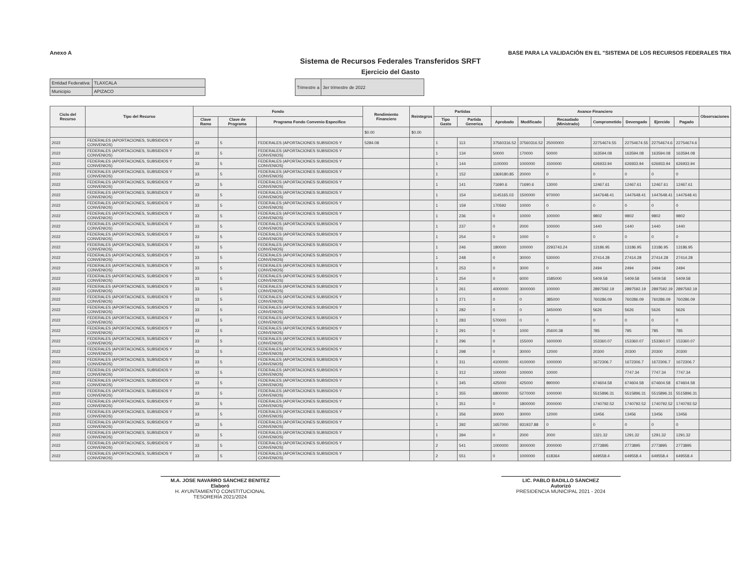Anexo A BASE PARA LA VALIDACIÓN EN EL "SISTEMA DE LOS RECURSOS FEDERALES TRA
Sistema de Recursos Federales Transferidos SRFT
Ejercicio del Gasto
| Entidad Federativa: | TLAXCALA |
| Municipio | APIZACO |
| Trimestre a | 3er trimestre de 2022 |
| Ciclo del Recurso | Tipo del Recurso | Fondo | | | Rendimiento Financiero | Reintegros | Partidas | | Avance Financiero | | | | | | | Observaciones |
| --- | --- | --- | --- | --- | --- | --- | --- | --- | --- | --- | --- | --- | --- | --- | --- | --- |
| | | Clave Ramo | Clave de Programa | Programa Fondo Convenio Especifico | | | Tipo Gasto | Partida Generica | Aprobado | Modificado | Recaudado (Ministrado) | Comprometido | Devengado | Ejercido | Pagado | |
| | | | | | $0.00 | $0.00 | | | | | | | | | | |
| 2022 | FEDERALES (APORTACIONES, SUBSIDIOS Y CONVENIOS) | 33 | 5 | FEDERALES (APORTACIONES SUBSIDIOS Y | 5284.08 | | 1 | 113 | 37560316.52 | 37560316.52 | 25000000 | 22754674.55 | 22754674.55 | 22754674.6 | 22754674.6 | |
| 2022 | FEDERALES (APORTACIONES, SUBSIDIOS Y CONVENIOS) | 33 | 5 | FEDERALES (APORTACIONES SUBSIDIOS Y CONVENIOS) | | | 1 | 134 | 50000 | 170000 | 50000 | 163594.08 | 163594.08 | 163594.08 | 163594.08 | |
| 2022 | FEDERALES (APORTACIONES, SUBSIDIOS Y CONVENIOS) | 33 | 5 | FEDERALES (APORTACIONES SUBSIDIOS Y CONVENIOS) | | | 1 | 144 | 1100000 | 1000000 | 1500000 | 626933.94 | 626933.94 | 626933.94 | 626933.94 | |
| 2022 | FEDERALES (APORTACIONES, SUBSIDIOS Y CONVENIOS) | 33 | 5 | FEDERALES (APORTACIONES SUBSIDIOS Y CONVENIOS) | | | 1 | 152 | 1369180.85 | 20000 | 0 | 0 | 0 | 0 | 0 | |
| 2022 | FEDERALES (APORTACIONES, SUBSIDIOS Y CONVENIOS) | 33 | 5 | FEDERALES (APORTACIONES SUBSIDIOS Y CONVENIOS) | | | 1 | 141 | 71690.6 | 71690.6 | 13000 | 12467.61 | 12467.61 | 12467.61 | 12467.61 | |
| 2022 | FEDERALES (APORTACIONES, SUBSIDIOS Y CONVENIOS) | 33 | 5 | FEDERALES (APORTACIONES SUBSIDIOS Y CONVENIOS) | | | 1 | 154 | 1145165.03 | 1500000 | 970000 | 1447648.41 | 1447648.41 | 1447648.41 | 1447648.41 | |
| 2022 | FEDERALES (APORTACIONES, SUBSIDIOS Y CONVENIOS) | 33 | 5 | FEDERALES (APORTACIONES SUBSIDIOS Y CONVENIOS) | | | 1 | 159 | 170592 | 10000 | 0 | 0 | 0 | 0 | 0 | |
| 2022 | FEDERALES (APORTACIONES, SUBSIDIOS Y CONVENIOS) | 33 | 5 | FEDERALES (APORTACIONES SUBSIDIOS Y CONVENIOS) | | | 1 | 236 | 0 | 10000 | 100000 | 9802 | 9802 | 9802 | 9802 | |
| 2022 | FEDERALES (APORTACIONES, SUBSIDIOS Y CONVENIOS) | 33 | 5 | FEDERALES (APORTACIONES SUBSIDIOS Y CONVENIOS) | | | 1 | 237 | 0 | 2000 | 100000 | 1440 | 1440 | 1440 | 1440 | |
| 2022 | FEDERALES (APORTACIONES, SUBSIDIOS Y CONVENIOS) | 33 | 5 | FEDERALES (APORTACIONES SUBSIDIOS Y CONVENIOS) | | | 1 | 254 | 0 | 1000 | 0 | 0 | 0 | 0 | 0 | |
| 2022 | FEDERALES (APORTACIONES, SUBSIDIOS Y CONVENIOS) | 33 | 5 | FEDERALES (APORTACIONES SUBSIDIOS Y CONVENIOS) | | | 1 | 246 | 180000 | 100000 | 2293743.24 | 13186.95 | 13186.95 | 13186.95 | 13186.95 | |
| 2022 | FEDERALES (APORTACIONES, SUBSIDIOS Y CONVENIOS) | 33 | 5 | FEDERALES (APORTACIONES SUBSIDIOS Y CONVENIOS) | | | 1 | 248 | 0 | 30000 | 530000 | 27414.28 | 27414.28 | 27414.28 | 27414.28 | |
| 2022 | FEDERALES (APORTACIONES, SUBSIDIOS Y CONVENIOS) | 33 | 5 | FEDERALES (APORTACIONES SUBSIDIOS Y CONVENIOS) | | | 1 | 253 | 0 | 3000 | 0 | 2494 | 2494 | 2494 | 2494 | |
| 2022 | FEDERALES (APORTACIONES, SUBSIDIOS Y CONVENIOS) | 33 | 5 | FEDERALES (APORTACIONES SUBSIDIOS Y CONVENIOS) | | | 1 | 254 | 0 | 6000 | 1585000 | 5409.58 | 5409.58 | 5409.58 | 5409.58 | |
| 2022 | FEDERALES (APORTACIONES, SUBSIDIOS Y CONVENIOS) | 33 | 5 | FEDERALES (APORTACIONES SUBSIDIOS Y CONVENIOS) | | | 1 | 261 | 4000000 | 3000000 | 100000 | 2897592.19 | 2897592.19 | 2897592.19 | 2897592.19 | |
| 2022 | FEDERALES (APORTACIONES, SUBSIDIOS Y CONVENIOS) | 33 | 5 | FEDERALES (APORTACIONES SUBSIDIOS Y CONVENIOS) | | | 1 | 271 | 0 | 0 | 385000 | 760286.09 | 760286.09 | 760286.09 | 760286.09 | |
| 2022 | FEDERALES (APORTACIONES, SUBSIDIOS Y CONVENIOS) | 33 | 5 | FEDERALES (APORTACIONES SUBSIDIOS Y CONVENIOS) | | | 1 | 282 | 0 | 0 | 3450000 | 5626 | 5626 | 5626 | 5626 | |
| 2022 | FEDERALES (APORTACIONES, SUBSIDIOS Y CONVENIOS) | 33 | 5 | FEDERALES (APORTACIONES SUBSIDIOS Y CONVENIOS) | | | 1 | 283 | 570000 | 0 | 0 | 0 | 0 | 0 | 0 | |
| 2022 | FEDERALES (APORTACIONES, SUBSIDIOS Y CONVENIOS) | 33 | 5 | FEDERALES (APORTACIONES SUBSIDIOS Y CONVENIOS) | | | 1 | 291 | 0 | 1000 | 25600.38 | 785 | 785 | 785 | 785 | |
| 2022 | FEDERALES (APORTACIONES, SUBSIDIOS Y CONVENIOS) | 33 | 5 | FEDERALES (APORTACIONES SUBSIDIOS Y CONVENIOS) | | | 1 | 296 | 0 | 155000 | 1600000 | 153360.07 | 153360.07 | 153360.07 | 153360.07 | |
| 2022 | FEDERALES (APORTACIONES, SUBSIDIOS Y CONVENIOS) | 33 | 5 | FEDERALES (APORTACIONES SUBSIDIOS Y CONVENIOS) | | | 1 | 298 | 0 | 30000 | 12000 | 20300 | 20300 | 20300 | 20300 | |
| 2022 | FEDERALES (APORTACIONES, SUBSIDIOS Y CONVENIOS) | 33 | 5 | FEDERALES (APORTACIONES SUBSIDIOS Y CONVENIOS) | | | 1 | 311 | 4100000 | 4100000 | 1000000 | 1672306.7 | 1672306.7 | 1672306.7 | 1672306.7 | |
| 2022 | FEDERALES (APORTACIONES, SUBSIDIOS Y CONVENIOS) | 33 | 5 | FEDERALES (APORTACIONES SUBSIDIOS Y CONVENIOS) | | | 1 | 312 | 100000 | 100000 | 10000 | | 7747.34 | 7747.34 | 7747.34 | |
| 2022 | FEDERALES (APORTACIONES, SUBSIDIOS Y CONVENIOS) | 33 | 5 | FEDERALES (APORTACIONES SUBSIDIOS Y CONVENIOS) | | | 1 | 345 | 425000 | 425000 | 890000 | 674604.58 | 674604.58 | 674604.58 | 674604.58 | |
| 2022 | FEDERALES (APORTACIONES, SUBSIDIOS Y CONVENIOS) | 33 | 5 | FEDERALES (APORTACIONES SUBSIDIOS Y CONVENIOS) | | | 1 | 355 | 6800000 | 5270000 | 1000000 | 5515896.31 | 5515896.31 | 5515896.31 | 5515896.31 | |
| 2022 | FEDERALES (APORTACIONES, SUBSIDIOS Y CONVENIOS) | 33 | 5 | FEDERALES (APORTACIONES SUBSIDIOS Y CONVENIOS) | | | 1 | 351 | 0 | 1800000 | 2000000 | 1740792.52 | 1740792.52 | 1740792.52 | 1740792.52 | |
| 2022 | FEDERALES (APORTACIONES, SUBSIDIOS Y CONVENIOS) | 33 | 5 | FEDERALES (APORTACIONES SUBSIDIOS Y CONVENIOS) | | | 1 | 356 | 30000 | 30000 | 12000 | 13456 | 13456 | 13456 | 13456 | |
| 2022 | FEDERALES (APORTACIONES, SUBSIDIOS Y CONVENIOS) | 33 | 5 | FEDERALES (APORTACIONES SUBSIDIOS Y CONVENIOS) | | | 1 | 392 | 1657000 | 931937.88 | 0 | 0 | 0 | 0 | 0 | |
| 2022 | FEDERALES (APORTACIONES, SUBSIDIOS Y CONVENIOS) | 33 | 5 | FEDERALES (APORTACIONES SUBSIDIOS Y CONVENIOS) | | | 1 | 394 | 0 | 2000 | 2000 | 1321.32 | 1291.32 | 1291.32 | 1291.32 | |
| 2022 | FEDERALES (APORTACIONES, SUBSIDIOS Y CONVENIOS) | 33 | 5 | FEDERALES (APORTACIONES SUBSIDIOS Y CONVENIOS) | | | 2 | 541 | 1000000 | 3000000 | 2000000 | 2773895 | 2773895 | 2773895 | 2773895 | |
| 2022 | FEDERALES (APORTACIONES, SUBSIDIOS Y CONVENIOS) | 33 | 5 | FEDERALES (APORTACIONES SUBSIDIOS Y CONVENIOS) | | | 2 | 551 | 0 | 1000000 | 618364 | 649558.4 | 649558.4 | 649558.4 | 649558.4 | |
M.A. JOSE NAVARRO SÁNCHEZ BENITEZ
Elaboró
H. AYUNTAMIENTO CONSTITUCIONAL TESORERÍA 2021/2024
LIC. PABLO BADILLO SÁNCHEZ
Autorizó
PRESIDENCIA MUNICIPAL 2021 - 2024